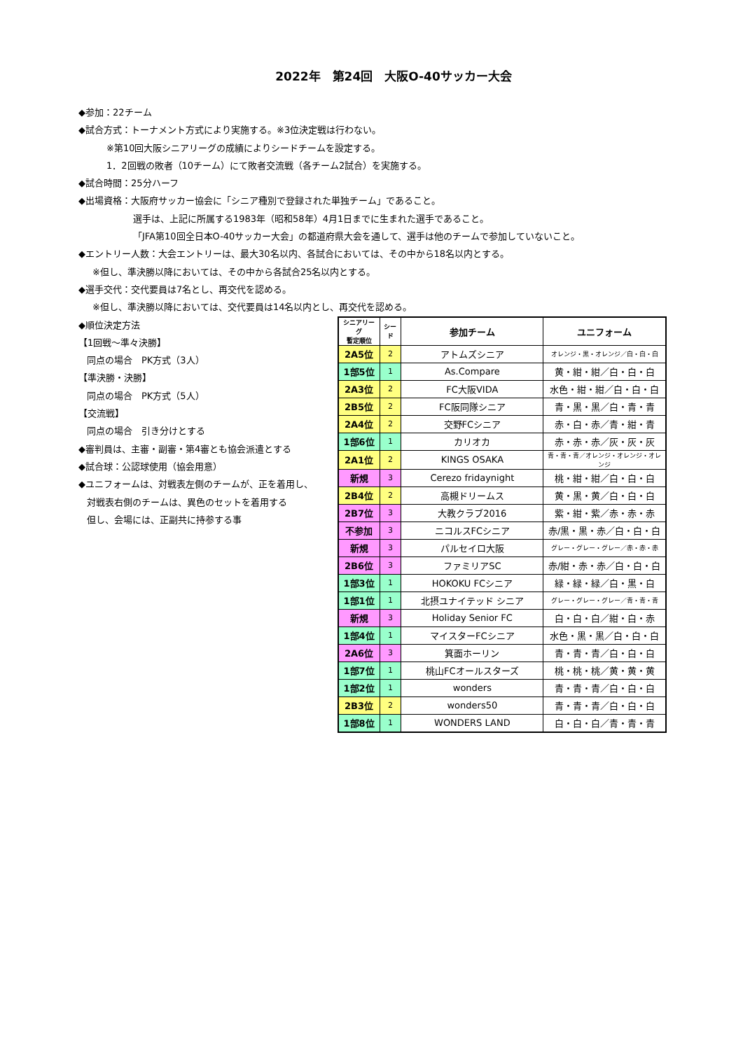2022年　第24回　大阪O-40サッカー大会
◆参加：22チーム
◆試合方式：トーナメント方式により実施する。※3位決定戦は行わない。
※第10回大阪シニアリーグの成績によりシードチームを設定する。
1．2回戦の敗者（10チーム）にて敗者交流戦（各チーム2試合）を実施する。
◆試合時間：25分ハーフ
◆出場資格：大阪府サッカー協会に「シニア種別で登録された単独チーム」であること。
選手は、上記に所属する1983年（昭和58年）4月1日までに生まれた選手であること。
「JFA第10回全日本O-40サッカー大会」の都道府県大会を通して、選手は他のチームで参加していないこと。
◆エントリー人数：大会エントリーは、最大30名以内、各試合においては、その中から18名以内とする。
※但し、準決勝以降においては、その中から各試合25名以内とする。
◆選手交代：交代要員は7名とし、再交代を認める。
※但し、準決勝以降においては、交代要員は14名以内とし、再交代を認める。
◆順位決定方法
【1回戦～準々決勝】
同点の場合　PK方式（3人）
【準決勝・決勝】
同点の場合　PK方式（5人）
【交流戦】
同点の場合　引き分けとする
◆審判員は、主審・副審・第4審とも協会派遣とする
◆試合球：公認球使用（協会用意）
◆ユニフォームは、対戦表左側のチームが、正を着用し、
対戦表右側のチームは、異色のセットを着用する
但し、会場には、正副共に持参する事
| シニアリーグ 暫定順位 | シード | 参加チーム | ユニフォーム |
| --- | --- | --- | --- |
| 2A5位 | 2 | アトムズシニア | オレンジ・黒・オレンジ／白・白・白 |
| 1部5位 | 1 | As.Compare | 黄・紺・紺／白・白・白 |
| 2A3位 | 2 | FC大阪VIDA | 水色・紺・紺／白・白・白 |
| 2B5位 | 2 | FC阪同隊シニア | 青・黒・黒／白・青・青 |
| 2A4位 | 2 | 交野FCシニア | 赤・白・赤／青・紺・青 |
| 1部6位 | 1 | カリオカ | 赤・赤・赤／灰・灰・灰 |
| 2A1位 | 2 | KINGS OSAKA | 青・青・青／オレンジ・オレンジ・オレンジ |
| 新規 | 3 | Cerezo fridaynight | 桃・紺・紺／白・白・白 |
| 2B4位 | 2 | 高槻ドリームス | 黄・黒・黄／白・白・白 |
| 2B7位 | 3 | 大教クラブ2016 | 紫・紺・紫／赤・赤・赤 |
| 不参加 | 3 | ニコルスFCシニア | 赤/黒・黒・赤／白・白・白 |
| 新規 | 3 | パルセイロ大阪 | グレー・グレー・グレー／赤・赤・赤 |
| 2B6位 | 3 | ファミリアSC | 赤/紺・赤・赤／白・白・白 |
| 1部3位 | 1 | HOKOKU FCシニア | 緑・緑・緑／白・黒・白 |
| 1部1位 | 1 | 北摂ユナイテッド シニア | グレー・グレー・グレー／青・青・青 |
| 新規 | 3 | Holiday Senior FC | 白・白・白／紺・白・赤 |
| 1部4位 | 1 | マイスターFCシニア | 水色・黒・黒／白・白・白 |
| 2A6位 | 3 | 箕面ホーリン | 青・青・青／白・白・白 |
| 1部7位 | 1 | 桃山FCオールスターズ | 桃・桃・桃／黄・黄・黄 |
| 1部2位 | 1 | wonders | 青・青・青／白・白・白 |
| 2B3位 | 2 | wonders50 | 青・青・青／白・白・白 |
| 1部8位 | 1 | WONDERS LAND | 白・白・白／青・青・青 |